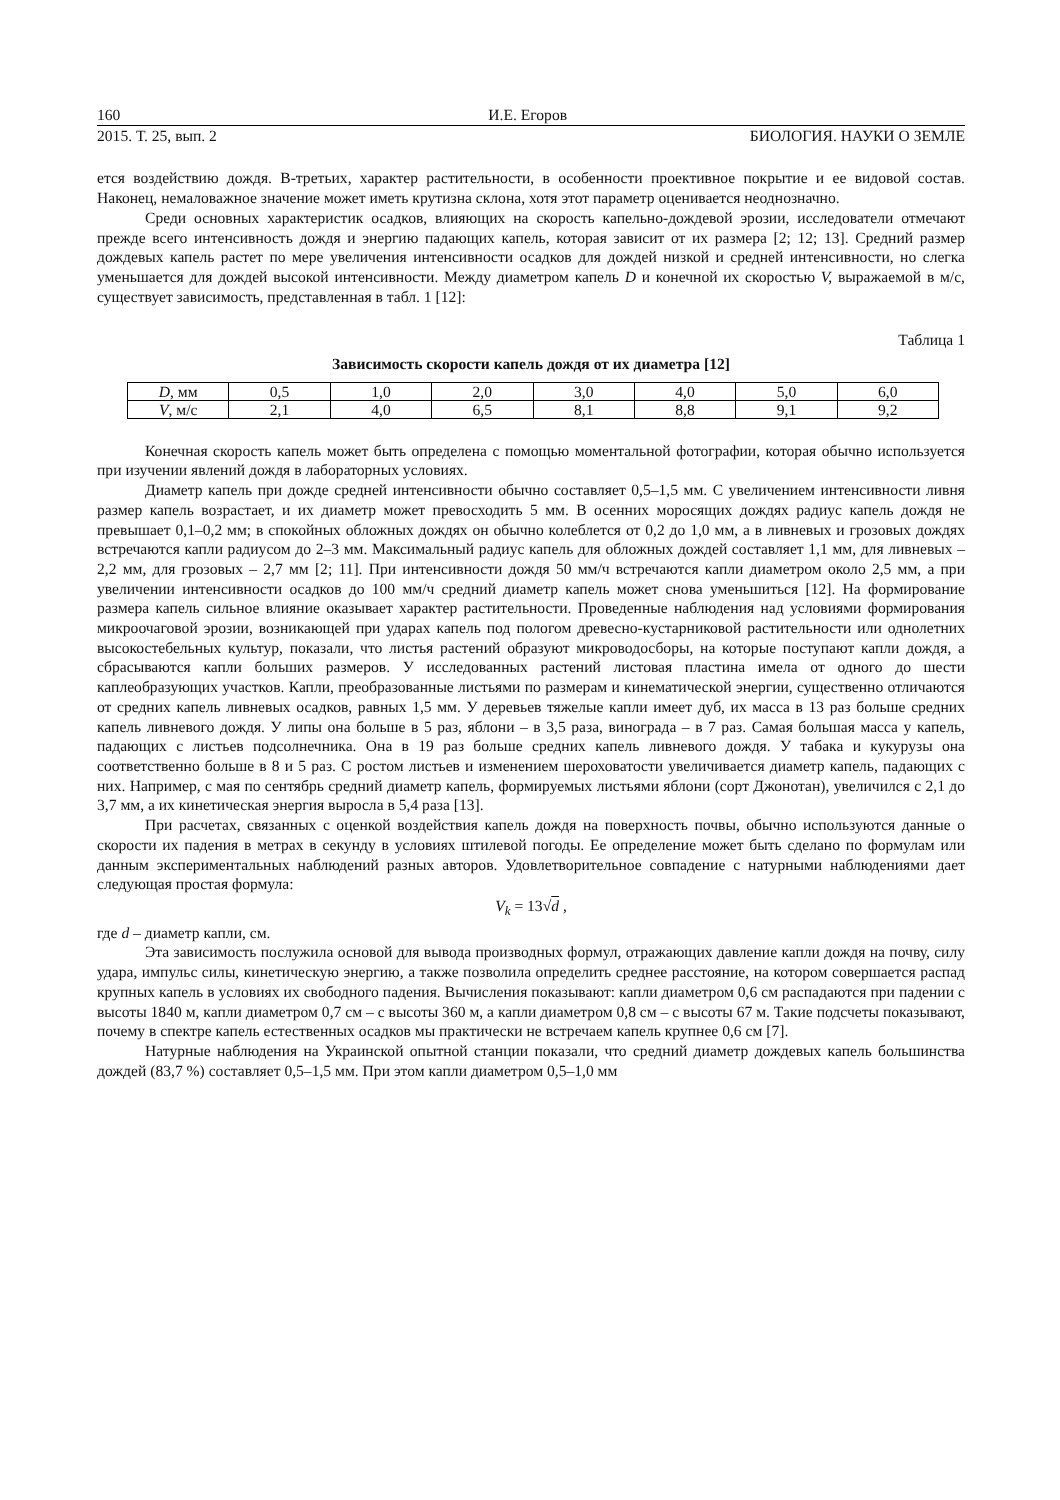160 И.Е. Егоров
2015. Т. 25, вып. 2 БИОЛОГИЯ. НАУКИ О ЗЕМЛЕ
ется воздействию дождя. В-третьих, характер растительности, в особенности проективное покрытие и ее видовой состав. Наконец, немаловажное значение может иметь крутизна склона, хотя этот параметр оценивается неоднозначно.
Среди основных характеристик осадков, влияющих на скорость капельно-дождевой эрозии, исследователи отмечают прежде всего интенсивность дождя и энергию падающих капель, которая зависит от их размера [2; 12; 13]. Средний размер дождевых капель растет по мере увеличения интенсивности осадков для дождей низкой и средней интенсивности, но слегка уменьшается для дождей высокой интенсивности. Между диаметром капель D и конечной их скоростью V, выражаемой в м/с, существует зависимость, представленная в табл. 1 [12]:
Таблица 1
Зависимость скорости капель дождя от их диаметра [12]
| D , мм | 0,5 | 1,0 | 2,0 | 3,0 | 4,0 | 5,0 | 6,0 |
| V , м/с | 2,1 | 4,0 | 6,5 | 8,1 | 8,8 | 9,1 | 9,2 |
Конечная скорость капель может быть определена с помощью моментальной фотографии, которая обычно используется при изучении явлений дождя в лабораторных условиях.
Диаметр капель при дожде средней интенсивности обычно составляет 0,5–1,5 мм. С увеличением интенсивности ливня размер капель возрастает, и их диаметр может превосходить 5 мм. В осенних моросящих дождях радиус капель дождя не превышает 0,1–0,2 мм; в спокойных обложных дождях он обычно колеблется от 0,2 до 1,0 мм, а в ливневых и грозовых дождях встречаются капли радиусом до 2–3 мм. Максимальный радиус капель для обложных дождей составляет 1,1 мм, для ливневых – 2,2 мм, для грозовых – 2,7 мм [2; 11]. При интенсивности дождя 50 мм/ч встречаются капли диаметром около 2,5 мм, а при увеличении интенсивности осадков до 100 мм/ч средний диаметр капель может снова уменьшиться [12]. На формирование размера капель сильное влияние оказывает характер растительности. Проведенные наблюдения над условиями формирования микроочаговой эрозии, возникающей при ударах капель под пологом древесно-кустарниковой растительности или однолетних высокостебельных культур, показали, что листья растений образуют микроводосборы, на которые поступают капли дождя, а сбрасываются капли больших размеров. У исследованных растений листовая пластина имела от одного до шести каплеобразующих участков. Капли, преобразованные листьями по размерам и кинематической энергии, существенно отличаются от средних капель ливневых осадков, равных 1,5 мм. У деревьев тяжелые капли имеет дуб, их масса в 13 раз больше средних капель ливневого дождя. У липы она больше в 5 раз, яблони – в 3,5 раза, винограда – в 7 раз. Самая большая масса у капель, падающих с листьев подсолнечника. Она в 19 раз больше средних капель ливневого дождя. У табака и кукурузы она соответственно больше в 8 и 5 раз. С ростом листьев и изменением шероховатости увеличивается диаметр капель, падающих с них. Например, с мая по сентябрь средний диаметр капель, формируемых листьями яблони (сорт Джонотан), увеличился с 2,1 до 3,7 мм, а их кинетическая энергия выросла в 5,4 раза [13].
При расчетах, связанных с оценкой воздействия капель дождя на поверхность почвы, обычно используются данные о скорости их падения в метрах в секунду в условиях штилевой погоды. Ее определение может быть сделано по формулам или данным экспериментальных наблюдений разных авторов. Удовлетворительное совпадение с натурными наблюдениями дает следующая простая формула:
V<sub>k</sub> = 13√d ,
где d – диаметр капли, см.
Эта зависимость послужила основой для вывода производных формул, отражающих давление капли дождя на почву, силу удара, импульс силы, кинетическую энергию, а также позволила определить среднее расстояние, на котором совершается распад крупных капель в условиях их свободного падения. Вычисления показывают: капли диаметром 0,6 см распадаются при падении с высоты 1840 м, капли диаметром 0,7 см – с высоты 360 м, а капли диаметром 0,8 см – с высоты 67 м. Такие подсчеты показывают, почему в спектре капель естественных осадков мы практически не встречаем капель крупнее 0,6 см [7].
Натурные наблюдения на Украинской опытной станции показали, что средний диаметр дождевых капель большинства дождей (83,7 %) составляет 0,5–1,5 мм. При этом капли диаметром 0,5–1,0 мм